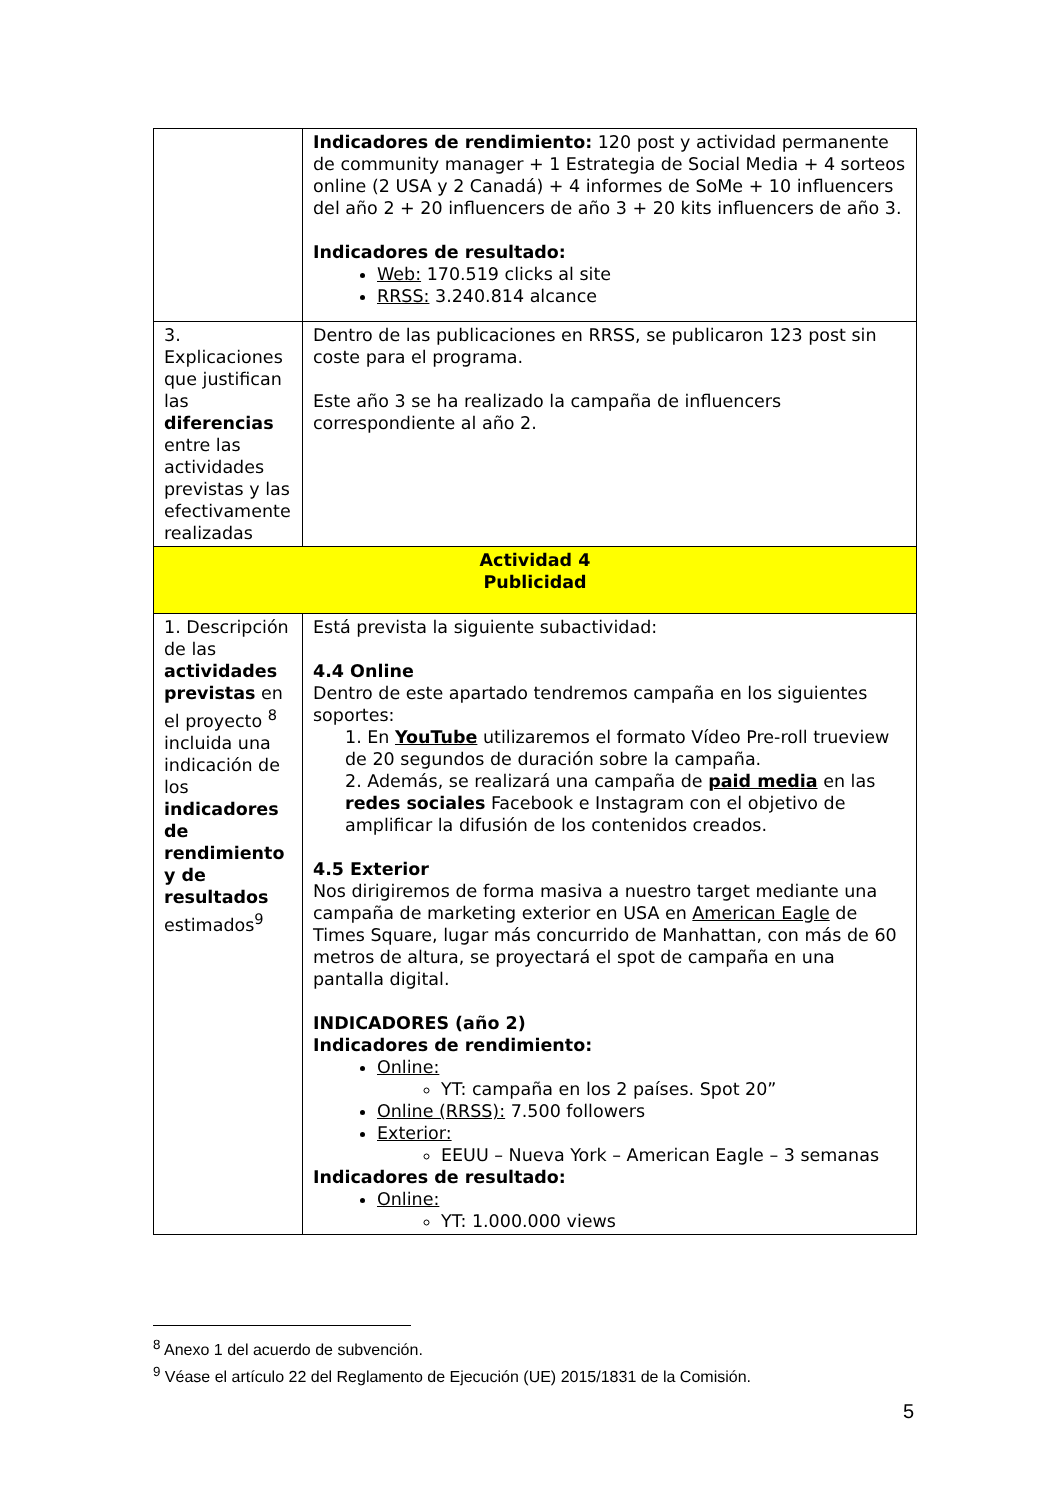| | Indicadores de rendimiento: 120 post y actividad permanente de community manager + 1 Estrategia de Social Media + 4 sorteos online (2 USA y 2 Canadá) + 4 informes de SoMe + 10 influencers del año 2 + 20 influencers de año 3 + 20 kits influencers de año 3. Indicadores de resultado: Web: 170.519 clicks al site RRSS: 3.240.814 alcance |
| 3. Explicaciones que justifican las diferencias entre las actividades previstas y las efectivamente realizadas | Dentro de las publicaciones en RRSS, se publicaron 123 post sin coste para el programa. Este año 3 se ha realizado la campaña de influencers correspondiente al año 2. |
| Actividad 4 Publicidad | |
| 1. Descripción de las actividades previstas en el proyecto <sup>8</sup> incluida una indicación de los indicadores de rendimiento y de resultados estimados<sup>9</sup> | Está prevista la siguiente subactividad: 4.4 Online Dentro de este apartado tendremos campaña en los siguientes soportes: 1. En YouTube utilizaremos el formato Vídeo Pre-roll trueview de 20 segundos de duración sobre la campaña. 2. Además, se realizará una campaña de paid media en las redes sociales Facebook e Instagram con el objetivo de amplificar la difusión de los contenidos creados. 4.5 Exterior Nos dirigiremos de forma masiva a nuestro target mediante una campaña de marketing exterior en USA en American Eagle de Times Square, lugar más concurrido de Manhattan, con más de 60 metros de altura, se proyectará el spot de campaña en una pantalla digital. INDICADORES (año 2) Indicadores de rendimiento: Online: YT: campaña en los 2 países. Spot 20” Online (RRSS): 7.500 followers Exterior: EEUU – Nueva York – American Eagle – 3 semanas Indicadores de resultado: Online: YT: 1.000.000 views |
<sup>8</sup> Anexo 1 del acuerdo de subvención.
<sup>9</sup> Véase el artículo 22 del Reglamento de Ejecución (UE) 2015/1831 de la Comisión.
5